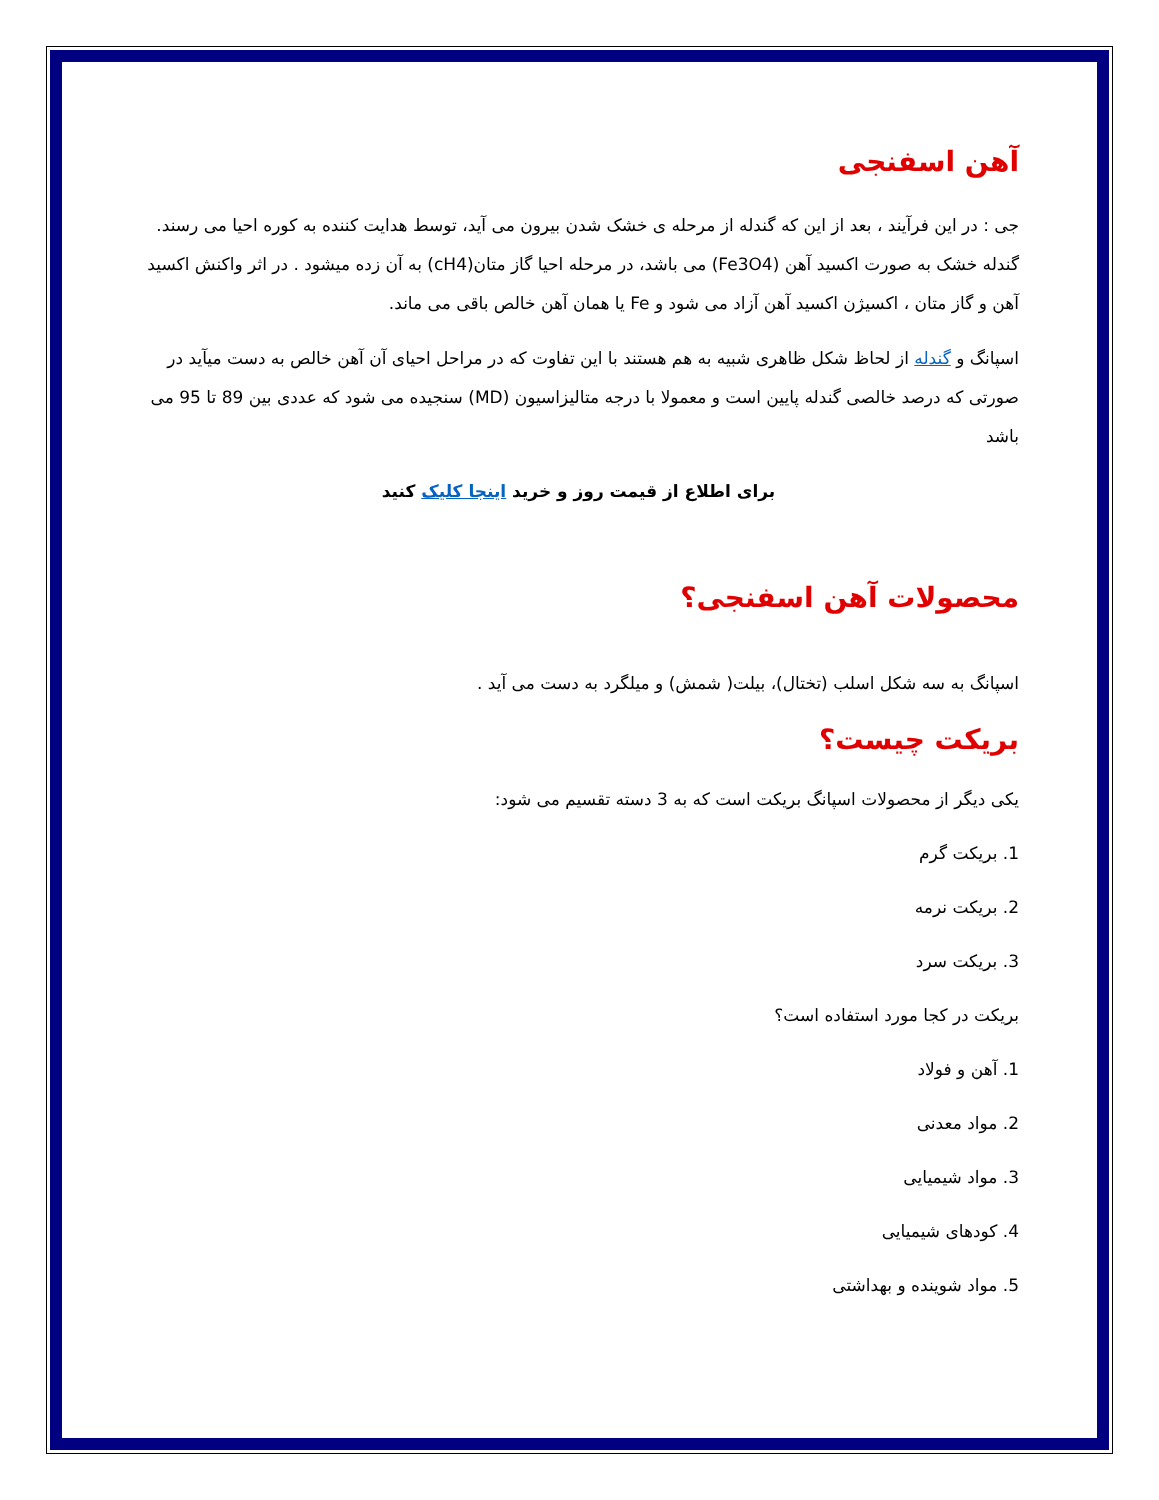آهن اسفنجی
جی : در این فرآیند ، بعد از این که گندله از مرحله ی خشک شدن بیرون می آید، توسط هدایت کننده به کوره احیا می رسند. گندله خشک به صورت اکسید آهن (Fe3O4) می باشد، در مرحله احیا گاز متان(cH4) به آن زده میشود . در اثر واکنش اکسید آهن و گاز متان ، اکسیژن اکسید آهن آزاد می شود و Fe یا همان آهن خالص باقی می ماند.
اسپانگ و گندله از لحاظ شکل ظاهری شبیه به هم هستند با این تفاوت که در مراحل احیای آن آهن خالص به دست میآید در صورتی که درصد خالصی گندله پایین است و معمولا با درجه متالیزاسیون (MD) سنجیده می شود که عددی بین 89 تا 95 می باشد
برای اطلاع از قیمت روز و خرید اینجا کلیک کنید
محصولات آهن اسفنجی؟
اسپانگ به سه شکل اسلب (تختال)، بیلت( شمش) و میلگرد به دست می آید .
بریکت چیست؟
یکی دیگر از محصولات اسپانگ بریکت است که به 3 دسته تقسیم می شود:
1. بریکت گرم
2. بریکت نرمه
3. بریکت سرد
بریکت در کجا مورد استفاده است؟
1. آهن و فولاد
2. مواد معدنی
3. مواد شیمیایی
4. کودهای شیمیایی
5. مواد شوینده و بهداشتی